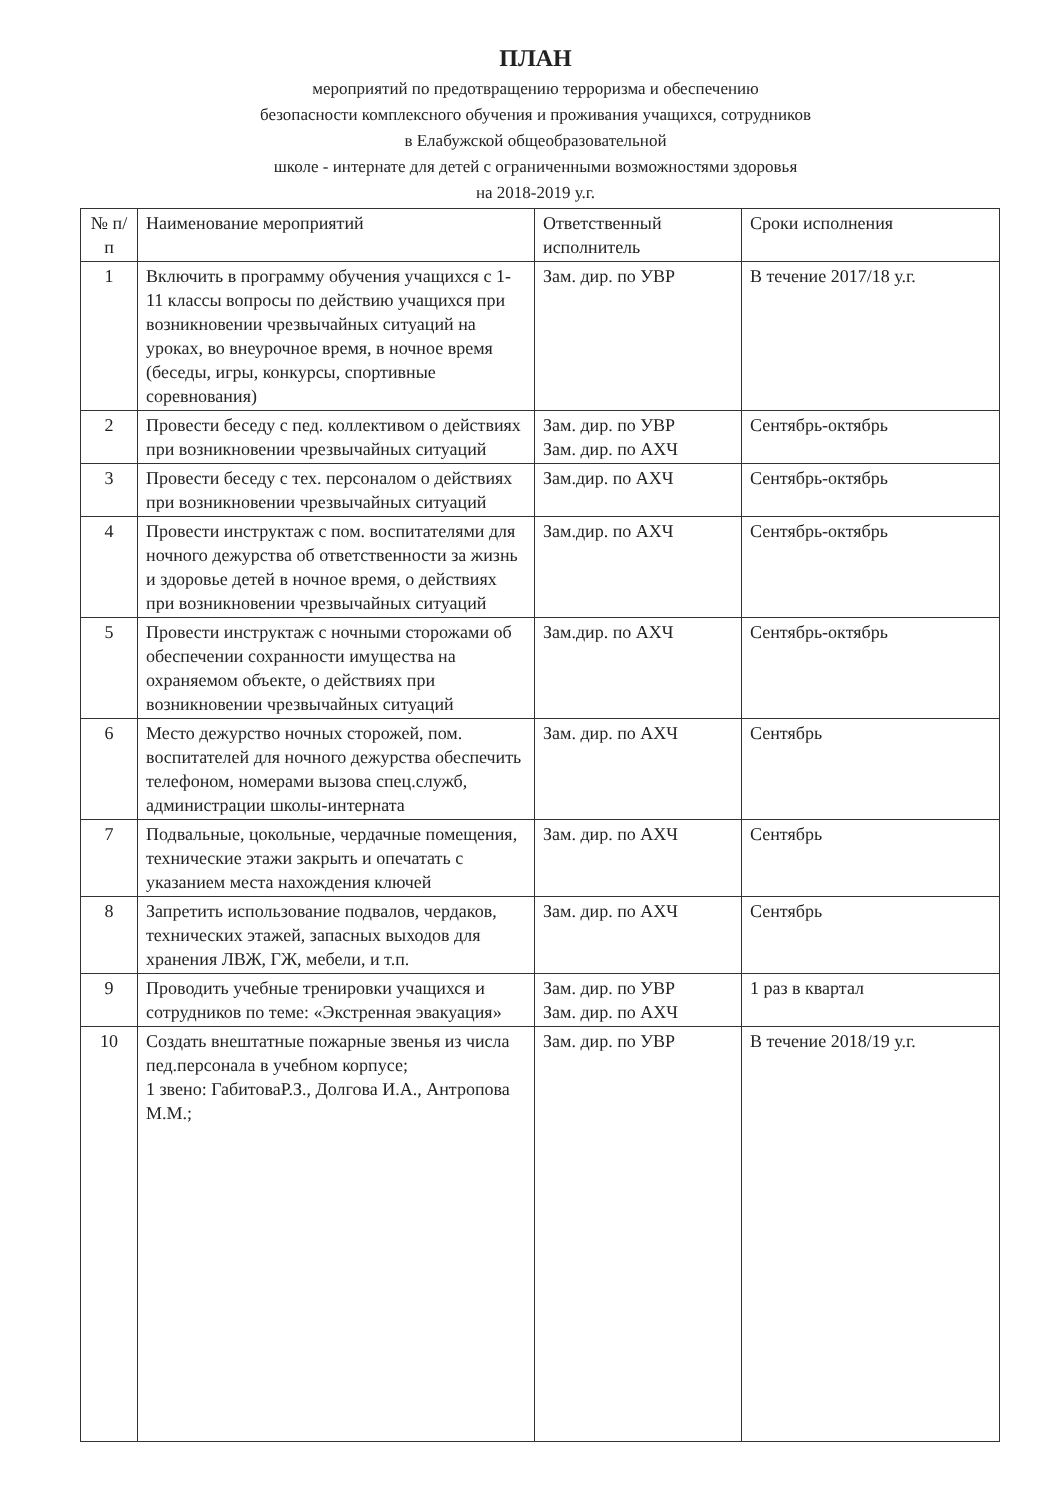ПЛАН
мероприятий по предотвращению терроризма и обеспечению
безопасности комплексного обучения и проживания учащихся, сотрудников
в Елабужской общеобразовательной
школе - интернате для детей с ограниченными возможностями здоровья
на 2018-2019 у.г.
| № п/п | Наименование мероприятий | Ответственный исполнитель | Сроки исполнения |
| --- | --- | --- | --- |
| 1 | Включить в программу обучения учащихся с 1-11 классы вопросы по действию учащихся при возникновении чрезвычайных ситуаций на уроках, во внеурочное время, в ночное время (беседы, игры, конкурсы, спортивные соревнования) | Зам. дир. по УВР | В течение 2017/18 у.г. |
| 2 | Провести беседу с пед. коллективом о действиях при возникновении чрезвычайных ситуаций | Зам. дир. по УВР Зам. дир. по АХЧ | Сентябрь-октябрь |
| 3 | Провести беседу с тех. персоналом о действиях при возникновении чрезвычайных ситуаций | Зам.дир. по АХЧ | Сентябрь-октябрь |
| 4 | Провести инструктаж с пом. воспитателями для ночного дежурства об ответственности за жизнь и здоровье детей в ночное время, о действиях при возникновении чрезвычайных ситуаций | Зам.дир. по АХЧ | Сентябрь-октябрь |
| 5 | Провести инструктаж с ночными сторожами об обеспечении сохранности имущества на охраняемом объекте, о действиях при возникновении чрезвычайных ситуаций | Зам.дир. по АХЧ | Сентябрь-октябрь |
| 6 | Место дежурство ночных сторожей, пом. воспитателей для ночного дежурства обеспечить телефоном, номерами вызова спец.служб, администрации школы-интерната | Зам. дир. по АХЧ | Сентябрь |
| 7 | Подвальные, цокольные, чердачные помещения, технические этажи закрыть и опечатать с указанием места нахождения ключей | Зам. дир. по АХЧ | Сентябрь |
| 8 | Запретить использование подвалов, чердаков, технических этажей, запасных выходов для хранения ЛВЖ, ГЖ, мебели, и т.п. | Зам. дир. по АХЧ | Сентябрь |
| 9 | Проводить учебные тренировки учащихся и сотрудников по теме: «Экстренная эвакуация» | Зам. дир. по УВР Зам. дир. по АХЧ | 1 раз в квартал |
| 10 | Создать внештатные пожарные звенья из числа пед.персонала в учебном корпусе; 1 звено: ГабитоваР.З., Долгова И.А., Антропова М.М.; | Зам. дир. по УВР | В течение 2018/19 у.г. |